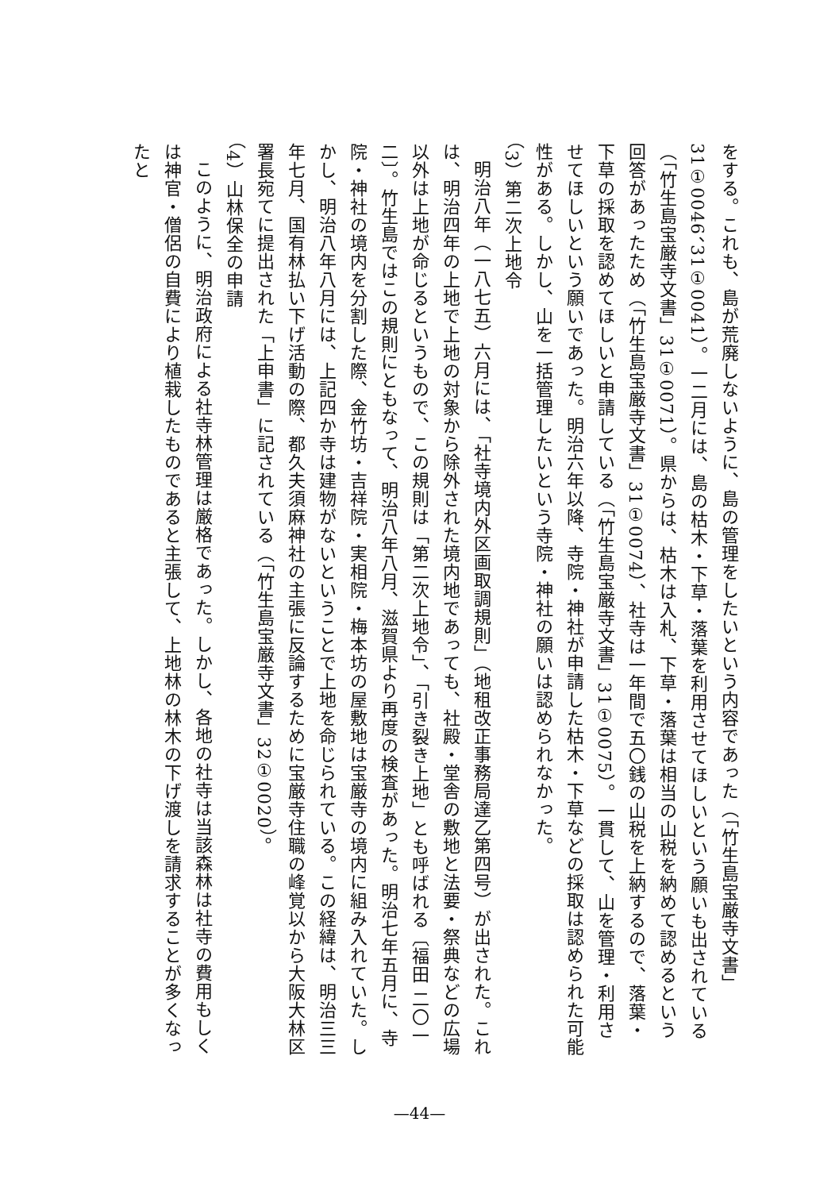をする。これも、島が荒廃しないように、島の管理をしたいという内容であった（「竹生島宝厳寺文書」31①0046、31①0041）。一二月には、島の枯木・下草・落葉を利用させてほしいという願いも出されている（「竹生島宝厳寺文書」31①0071）。県からは、枯木は入札、下草・落葉は相当の山税を納めて認めるという回答があったため（「竹生島宝厳寺文書」31①0074）、社寺は一年間で五〇銭の山税を上納するので、落葉・下草の採取を認めてほしいと申請している（「竹生島宝厳寺文書」31①0075）。一貫して、山を管理・利用させてほしいという願いであった。明治六年以降、寺院・神社が申請した枯木・下草などの採取は認められた可能性がある。しかし、山を一括管理したいという寺院・神社の願いは認められなかった。
（3）第二次上地令
明治八年（一八七五）六月には、「社寺境内外区画取調規則」（地租改正事務局達乙第四号）が出された。これは、明治四年の上地で上地の対象から除外された境内地であっても、社殿・堂舎の敷地と法要・祭典などの広場以外は上地が命じるというもので、この規則は「第二次上地令」、「引き裂き上地」とも呼ばれる〔福田 二〇一二〕。竹生島ではこの規則にともなって、明治八年八月、滋賀県より再度の検査があった。明治七年五月に、寺院・神社の境内を分割した際、金竹坊・吉祥院・実相院・梅本坊の屋敷地は宝厳寺の境内に組み入れていた。しかし、明治八年八月には、上記四か寺は建物がないということで上地を命じられている。この経緯は、明治三三年七月、国有林払い下げ活動の際、都久夫須麻神社の主張に反論するために宝厳寺住職の峰覚以から大阪大林区署長宛てに提出された「上申書」に記されている（「竹生島宝厳寺文書」32①0020）。
（4）山林保全の申請
このように、明治政府による社寺林管理は厳格であった。しかし、各地の社寺は当該森林は社寺の費用もしくは神官・僧侶の自費により植栽したものであると主張して、上地林の林木の下げ渡しを請求することが多くなったと
—44—